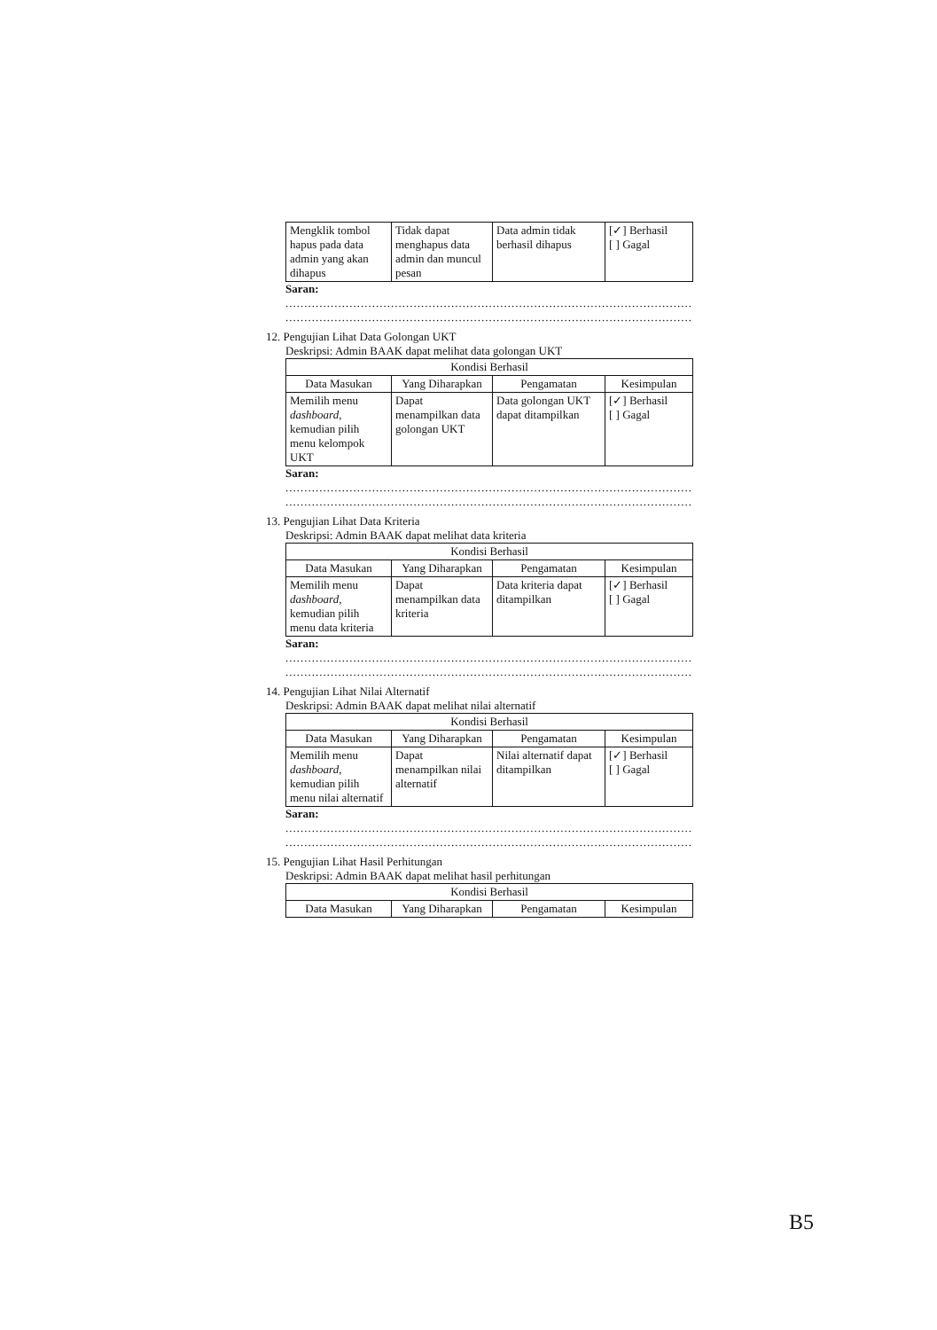| Mengklik tombol hapus pada data admin yang akan dihapus | Tidak dapat menghapus data admin dan muncul pesan | Data admin tidak berhasil dihapus | [✓] Berhasil [ ] Gagal |
Saran:
........................................................................................................................
........................................................................................................................
12. Pengujian Lihat Data Golongan UKT
Deskripsi: Admin BAAK dapat melihat data golongan UKT
| Kondisi Berhasil | | | |
| --- | --- | --- | --- |
| Data Masukan | Yang Diharapkan | Pengamatan | Kesimpulan |
| Memilih menu dashboard , kemudian pilih menu kelompok UKT | Dapat menampilkan data golongan UKT | Data golongan UKT dapat ditampilkan | [✓] Berhasil [ ] Gagal |
Saran:
........................................................................................................................
........................................................................................................................
13. Pengujian Lihat Data Kriteria
Deskripsi: Admin BAAK dapat melihat data kriteria
| Kondisi Berhasil | | | |
| --- | --- | --- | --- |
| Data Masukan | Yang Diharapkan | Pengamatan | Kesimpulan |
| Memilih menu dashboard , kemudian pilih menu data kriteria | Dapat menampilkan data kriteria | Data kriteria dapat ditampilkan | [✓] Berhasil [ ] Gagal |
Saran:
........................................................................................................................
........................................................................................................................
14. Pengujian Lihat Nilai Alternatif
Deskripsi: Admin BAAK dapat melihat nilai alternatif
| Kondisi Berhasil | | | |
| --- | --- | --- | --- |
| Data Masukan | Yang Diharapkan | Pengamatan | Kesimpulan |
| Memilih menu dashboard , kemudian pilih menu nilai alternatif | Dapat menampilkan nilai alternatif | Nilai alternatif dapat ditampilkan | [✓] Berhasil [ ] Gagal |
Saran:
........................................................................................................................
........................................................................................................................
15. Pengujian Lihat Hasil Perhitungan
Deskripsi: Admin BAAK dapat melihat hasil perhitungan
| Kondisi Berhasil | | | |
| --- | --- | --- | --- |
| Data Masukan | Yang Diharapkan | Pengamatan | Kesimpulan |
B5